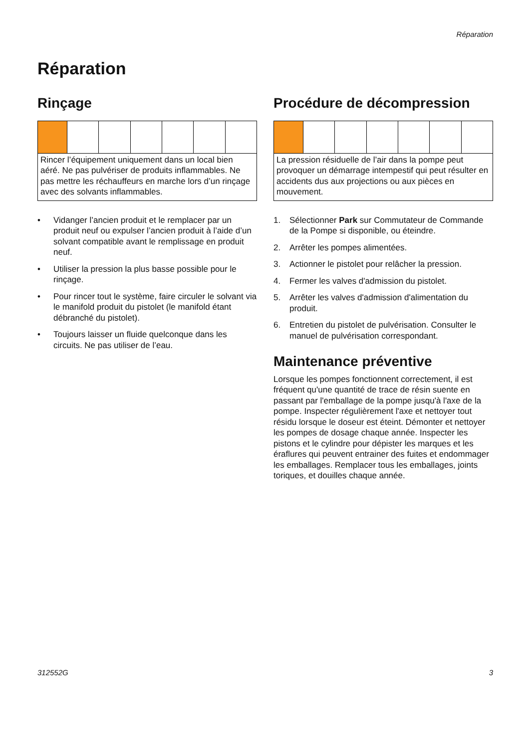Réparation
Réparation
Rinçage
Rincer l’équipement uniquement dans un local bien aéré. Ne pas pulvériser de produits inflammables. Ne pas mettre les réchauffeurs en marche lors d’un rinçage avec des solvants inflammables.
• Vidanger l’ancien produit et le remplacer par un produit neuf ou expulser l’ancien produit à l’aide d’un solvant compatible avant le remplissage en produit neuf.
• Utiliser la pression la plus basse possible pour le rinçage.
• Pour rincer tout le système, faire circuler le solvant via le manifold produit du pistolet (le manifold étant débranché du pistolet).
• Toujours laisser un fluide quelconque dans les circuits. Ne pas utiliser de l’eau.
Procédure de décompression
La pression résiduelle de l’air dans la pompe peut provoquer un démarrage intempestif qui peut résulter en accidents dus aux projections ou aux pièces en mouvement.
1. Sélectionner Park sur Commutateur de Commande de la Pompe si disponible, ou éteindre.
2. Arrêter les pompes alimentées.
3. Actionner le pistolet pour relâcher la pression.
4. Fermer les valves d'admission du pistolet.
5. Arrêter les valves d'admission d'alimentation du produit.
6. Entretien du pistolet de pulvérisation. Consulter le manuel de pulvérisation correspondant.
Maintenance préventive
Lorsque les pompes fonctionnent correctement, il est fréquent qu'une quantité de trace de résin suente en passant par l'emballage de la pompe jusqu'à l'axe de la pompe. Inspecter régulièrement l'axe et nettoyer tout résidu lorsque le doseur est éteint. Démonter et nettoyer les pompes de dosage chaque année. Inspecter les pistons et le cylindre pour dépister les marques et les éraflures qui peuvent entrainer des fuites et endommager les emballages. Remplacer tous les emballages, joints toriques, et douilles chaque année.
312552G 3